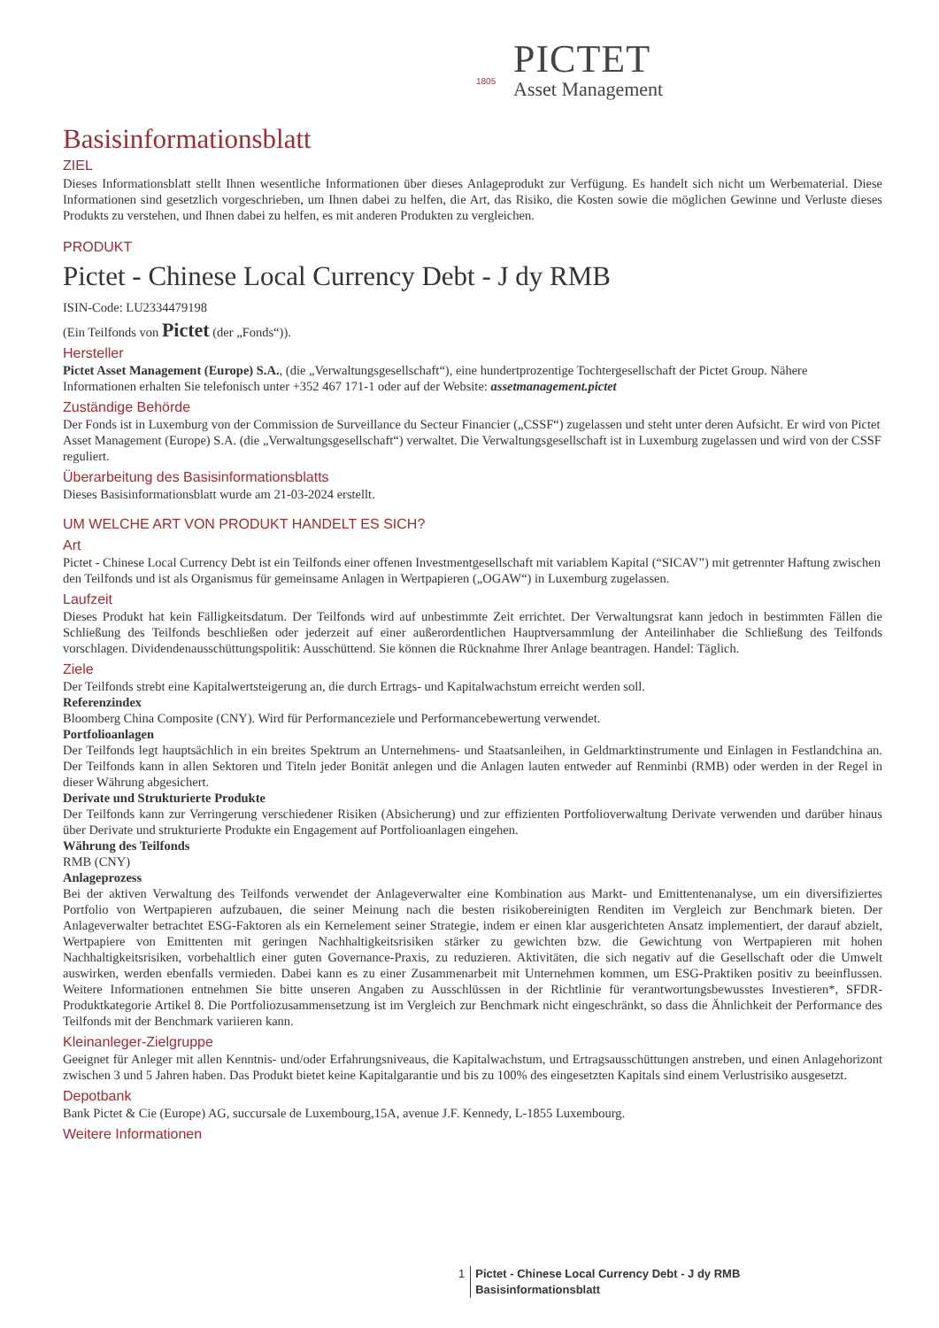1805
PICTET
Asset Management
Basisinformationsblatt
ZIEL
Dieses Informationsblatt stellt Ihnen wesentliche Informationen über dieses Anlageprodukt zur Verfügung. Es handelt sich nicht um Werbematerial. Diese Informationen sind gesetzlich vorgeschrieben, um Ihnen dabei zu helfen, die Art, das Risiko, die Kosten sowie die möglichen Gewinne und Verluste dieses Produkts zu verstehen, und Ihnen dabei zu helfen, es mit anderen Produkten zu vergleichen.
PRODUKT
Pictet - Chinese Local Currency Debt - J dy RMB
ISIN-Code: LU2334479198
(Ein Teilfonds von Pictet (der „Fonds“)).
Hersteller
Pictet Asset Management (Europe) S.A., (die „Verwaltungsgesellschaft“), eine hundertprozentige Tochtergesellschaft der Pictet Group. Nähere Informationen erhalten Sie telefonisch unter +352 467 171-1 oder auf der Website: assetmanagement.pictet
Zuständige Behörde
Der Fonds ist in Luxemburg von der Commission de Surveillance du Secteur Financier („CSSF“) zugelassen und steht unter deren Aufsicht. Er wird von Pictet Asset Management (Europe) S.A. (die „Verwaltungsgesellschaft“) verwaltet. Die Verwaltungsgesellschaft ist in Luxemburg zugelassen und wird von der CSSF reguliert.
Überarbeitung des Basisinformationsblatts
Dieses Basisinformationsblatt wurde am 21-03-2024 erstellt.
UM WELCHE ART VON PRODUKT HANDELT ES SICH?
Art
Pictet - Chinese Local Currency Debt ist ein Teilfonds einer offenen Investmentgesellschaft mit variablem Kapital (“SICAV”) mit getrennter Haftung zwischen den Teilfonds und ist als Organismus für gemeinsame Anlagen in Wertpapieren („OGAW“) in Luxemburg zugelassen.
Laufzeit
Dieses Produkt hat kein Fälligkeitsdatum. Der Teilfonds wird auf unbestimmte Zeit errichtet. Der Verwaltungsrat kann jedoch in bestimmten Fällen die Schließung des Teilfonds beschließen oder jederzeit auf einer außerordentlichen Hauptversammlung der Anteilinhaber die Schließung des Teilfonds vorschlagen. Dividendenausschüttungspolitik: Ausschüttend. Sie können die Rücknahme Ihrer Anlage beantragen. Handel: Täglich.
Ziele
Der Teilfonds strebt eine Kapitalwertsteigerung an, die durch Ertrags- und Kapitalwachstum erreicht werden soll.
Referenzindex
Bloomberg China Composite (CNY). Wird für Performanceziele und Performancebewertung verwendet.
Portfolioanlagen
Der Teilfonds legt hauptsächlich in ein breites Spektrum an Unternehmens- und Staatsanleihen, in Geldmarktinstrumente und Einlagen in Festlandchina an. Der Teilfonds kann in allen Sektoren und Titeln jeder Bonität anlegen und die Anlagen lauten entweder auf Renminbi (RMB) oder werden in der Regel in dieser Währung abgesichert.
Derivate und Strukturierte Produkte
Der Teilfonds kann zur Verringerung verschiedener Risiken (Absicherung) und zur effizienten Portfolioverwaltung Derivate verwenden und darüber hinaus über Derivate und strukturierte Produkte ein Engagement auf Portfolioanlagen eingehen.
Währung des Teilfonds
RMB (CNY)
Anlageprozess
Bei der aktiven Verwaltung des Teilfonds verwendet der Anlageverwalter eine Kombination aus Markt- und Emittentenanalyse, um ein diversifiziertes Portfolio von Wertpapieren aufzubauen, die seiner Meinung nach die besten risikobereinigten Renditen im Vergleich zur Benchmark bieten. Der Anlageverwalter betrachtet ESG-Faktoren als ein Kernelement seiner Strategie, indem er einen klar ausgerichteten Ansatz implementiert, der darauf abzielt, Wertpapiere von Emittenten mit geringen Nachhaltigkeitsrisiken stärker zu gewichten bzw. die Gewichtung von Wertpapieren mit hohen Nachhaltigkeitsrisiken, vorbehaltlich einer guten Governance-Praxis, zu reduzieren. Aktivitäten, die sich negativ auf die Gesellschaft oder die Umwelt auswirken, werden ebenfalls vermieden. Dabei kann es zu einer Zusammenarbeit mit Unternehmen kommen, um ESG-Praktiken positiv zu beeinflussen. Weitere Informationen entnehmen Sie bitte unseren Angaben zu Ausschlüssen in der Richtlinie für verantwortungsbewusstes Investieren*, SFDR-Produktkategorie Artikel 8. Die Portfoliozusammensetzung ist im Vergleich zur Benchmark nicht eingeschränkt, so dass die Ähnlichkeit der Performance des Teilfonds mit der Benchmark variieren kann.
Kleinanleger-Zielgruppe
Geeignet für Anleger mit allen Kenntnis- und/oder Erfahrungsniveaus, die Kapitalwachstum, und Ertragsausschüttungen anstreben, und einen Anlagehorizont zwischen 3 und 5 Jahren haben. Das Produkt bietet keine Kapitalgarantie und bis zu 100% des eingesetzten Kapitals sind einem Verlustrisiko ausgesetzt.
Depotbank
Bank Pictet & Cie (Europe) AG, succursale de Luxembourg,15A, avenue J.F. Kennedy, L-1855 Luxembourg.
Weitere Informationen
1 Pictet - Chinese Local Currency Debt - J dy RMB
Basisinformationsblatt